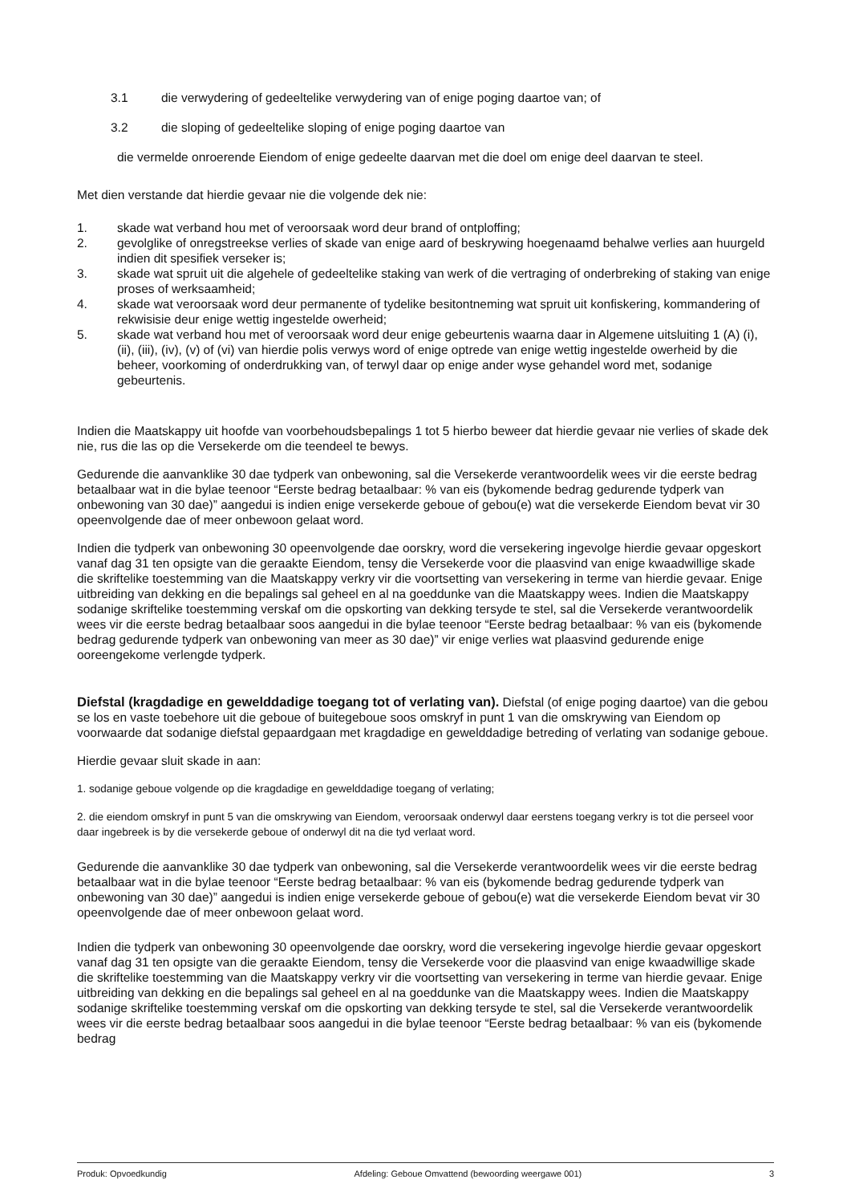3.1 die verwydering of gedeeltelike verwydering van of enige poging daartoe van; of
3.2 die sloping of gedeeltelike sloping of enige poging daartoe van
die vermelde onroerende Eiendom of enige gedeelte daarvan met die doel om enige deel daarvan te steel.
Met dien verstande dat hierdie gevaar nie die volgende dek nie:
1. skade wat verband hou met of veroorsaak word deur brand of ontploffing;
2. gevolglike of onregstreekse verlies of skade van enige aard of beskrywing hoegenaamd behalwe verlies aan huurgeld indien dit spesifiek verseker is;
3. skade wat spruit uit die algehele of gedeeltelike staking van werk of die vertraging of onderbreking of staking van enige proses of werksaamheid;
4. skade wat veroorsaak word deur permanente of tydelike besitontneming wat spruit uit konfiskering, kommandering of rekwisisie deur enige wettig ingestelde owerheid;
5. skade wat verband hou met of veroorsaak word deur enige gebeurtenis waarna daar in Algemene uitsluiting 1 (A) (i), (ii), (iii), (iv), (v) of (vi) van hierdie polis verwys word of enige optrede van enige wettig ingestelde owerheid by die beheer, voorkoming of onderdrukking van, of terwyl daar op enige ander wyse gehandel word met, sodanige gebeurtenis.
Indien die Maatskappy uit hoofde van voorbehoudsbepalings 1 tot 5 hierbo beweer dat hierdie gevaar nie verlies of skade dek nie, rus die las op die Versekerde om die teendeel te bewys.
Gedurende die aanvanklike 30 dae tydperk van onbewoning, sal die Versekerde verantwoordelik wees vir die eerste bedrag betaalbaar wat in die bylae teenoor “Eerste bedrag betaalbaar: % van eis (bykomende bedrag gedurende tydperk van onbewoning van 30 dae)” aangedui is indien enige versekerde geboue of gebou(e) wat die versekerde Eiendom bevat vir 30 opeenvolgende dae of meer onbewoon gelaat word.
Indien die tydperk van onbewoning 30 opeenvolgende dae oorskry, word die versekering ingevolge hierdie gevaar opgeskort vanaf dag 31 ten opsigte van die geraakte Eiendom, tensy die Versekerde voor die plaasvind van enige kwaadwillige skade die skriftelike toestemming van die Maatskappy verkry vir die voortsetting van versekering in terme van hierdie gevaar. Enige uitbreiding van dekking en die bepalings sal geheel en al na goeddunke van die Maatskappy wees. Indien die Maatskappy sodanige skriftelike toestemming verskaf om die opskorting van dekking tersyde te stel, sal die Versekerde verantwoordelik wees vir die eerste bedrag betaalbaar soos aangedui in die bylae teenoor “Eerste bedrag betaalbaar: % van eis (bykomende bedrag gedurende tydperk van onbewoning van meer as 30 dae)” vir enige verlies wat plaasvind gedurende enige ooreengekome verlengde tydperk.
Diefstal (kragdadige en gewelddadige toegang tot of verlating van). Diefstal (of enige poging daartoe) van die gebou se los en vaste toebehore uit die geboue of buitegeboue soos omskryf in punt 1 van die omskrywing van Eiendom op voorwaarde dat sodanige diefstal gepaardgaan met kragdadige en gewelddadige betreding of verlating van sodanige geboue.
Hierdie gevaar sluit skade in aan:
1. sodanige geboue volgende op die kragdadige en gewelddadige toegang of verlating;
2. die eiendom omskryf in punt 5 van die omskrywing van Eiendom, veroorsaak onderwyl daar eerstens toegang verkry is tot die perseel voor daar ingebreek is by die versekerde geboue of onderwyl dit na die tyd verlaat word.
Gedurende die aanvanklike 30 dae tydperk van onbewoning, sal die Versekerde verantwoordelik wees vir die eerste bedrag betaalbaar wat in die bylae teenoor “Eerste bedrag betaalbaar: % van eis (bykomende bedrag gedurende tydperk van onbewoning van 30 dae)” aangedui is indien enige versekerde geboue of gebou(e) wat die versekerde Eiendom bevat vir 30 opeenvolgende dae of meer onbewoon gelaat word.
Indien die tydperk van onbewoning 30 opeenvolgende dae oorskry, word die versekering ingevolge hierdie gevaar opgeskort vanaf dag 31 ten opsigte van die geraakte Eiendom, tensy die Versekerde voor die plaasvind van enige kwaadwillige skade die skriftelike toestemming van die Maatskappy verkry vir die voortsetting van versekering in terme van hierdie gevaar. Enige uitbreiding van dekking en die bepalings sal geheel en al na goeddunke van die Maatskappy wees. Indien die Maatskappy sodanige skriftelike toestemming verskaf om die opskorting van dekking tersyde te stel, sal die Versekerde verantwoordelik wees vir die eerste bedrag betaalbaar soos aangedui in die bylae teenoor “Eerste bedrag betaalbaar: % van eis (bykomende bedrag
Produk: Opvoedkundig Afdeling: Geboue Omvattend (bewoording weergawe 001) 3